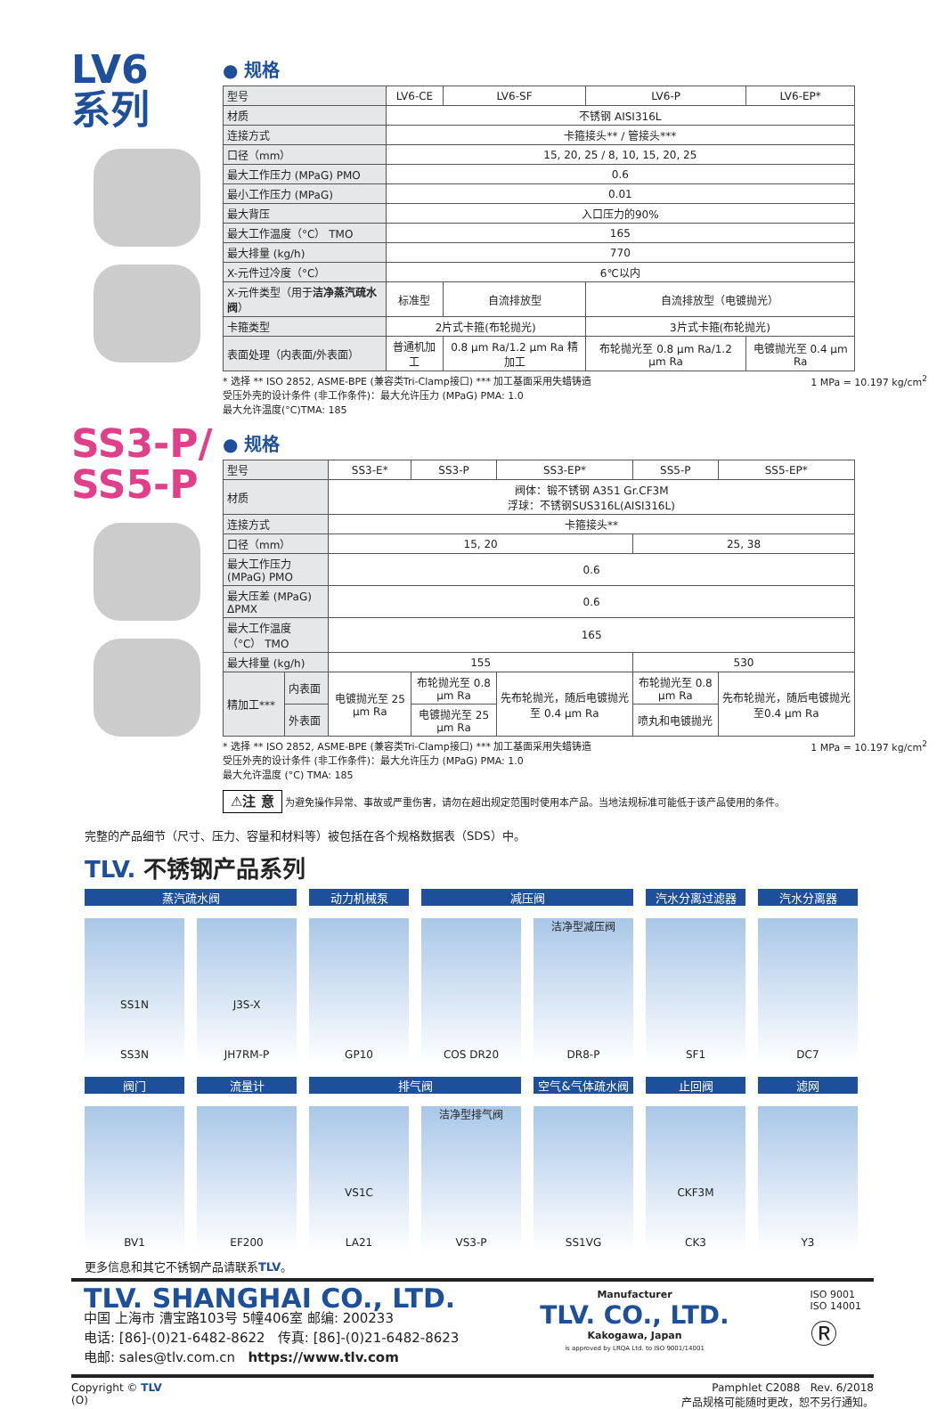LV6
系列
● 规格
| 型号 | LV6-CE | LV6-SF | LV6-P | LV6-EP* |
| 材质 | 不锈钢 AISI316L | | | |
| 连接方式 | 卡箍接头** / 管接头*** | | | |
| 口径（mm） | 15, 20, 25 / 8, 10, 15, 20, 25 | | | |
| 最大工作压力 (MPaG) PMO | 0.6 | | | |
| 最小工作压力 (MPaG) | 0.01 | | | |
| 最大背压 | 入口压力的90% | | | |
| 最大工作温度（°C） TMO | 165 | | | |
| 最大排量 (kg/h) | 770 | | | |
| X-元件过冷度（°C） | 6℃以内 | | | |
| X-元件类型（用于 洁净蒸汽疏水阀 ） | 标准型 | 自流排放型 | 自流排放型（电镀抛光） | |
| 卡箍类型 | 2片式卡箍(布轮抛光) | | 3片式卡箍(布轮抛光) | |
| 表面处理（内表面/外表面） | 普通机加工 | 0.8 µm Ra/1.2 µm Ra 精加工 | 布轮抛光至 0.8 µm Ra/1.2 µm Ra | 电镀抛光至 0.4 µm Ra |
* 选择 ** ISO 2852, ASME-BPE (兼容类Tri-Clamp接口) *** 加工基面采用失蜡铸造 1 MPa = 10.197 kg/cm<sup>2</sup>
受压外壳的设计条件 (非工作条件)：最大允许压力 (MPaG) PMA: 1.0
最大允许温度(°C)TMA: 185
SS3-P/
SS5-P
● 规格
| 型号 | | SS3-E* | SS3-P | SS3-EP* | SS5-P | SS5-EP* |
| 材质 | | 阀体：锻不锈钢 A351 Gr.CF3M 浮球：不锈钢SUS316L(AISI316L) | | | | |
| 连接方式 | | 卡箍接头** | | | | |
| 口径（mm） | | 15, 20 | | | 25, 38 | |
| 最大工作压力 (MPaG) PMO | | 0.6 | | | | |
| 最大压差 (MPaG) ΔPMX | | 0.6 | | | | |
| 最大工作温度（°C） TMO | | 165 | | | | |
| 最大排量 (kg/h) | | 155 | | | 530 | |
| 精加工*** | 内表面 | 电镀抛光至 25 µm Ra | 布轮抛光至 0.8 µm Ra | 先布轮抛光，随后电镀抛光至 0.4 µm Ra | 布轮抛光至 0.8 µm Ra | 先布轮抛光，随后电镀抛光 至0.4 µm Ra |
| | 外表面 | | 电镀抛光至 25 µm Ra | | 喷丸和电镀抛光 | |
* 选择 ** ISO 2852, ASME-BPE (兼容类Tri-Clamp接口) *** 加工基面采用失蜡铸造 1 MPa = 10.197 kg/cm<sup>2</sup>
受压外壳的设计条件 (非工作条件)：最大允许压力 (MPaG) PMA: 1.0
最大允许温度 (°C) TMA: 185
⚠注 意 为避免操作异常、事故或严重伤害，请勿在超出规定范围时使用本产品。当地法规标准可能低于该产品使用的条件。
完整的产品细节（尺寸、压力、容量和材料等）被包括在各个规格数据表（SDS）中。
TLV. 不锈钢产品系列
蒸汽疏水阀
动力机械泵
减压阀
汽水分离过滤器
汽水分离器
SS1N
SS3N
J3S-X
JH7RM-P
GP10
COS DR20
洁净型减压阀
DR8-P
SF1
DC7
阀门
流量计
排气阀
空气&气体疏水阀
止回阀
滤网
BV1
EF200
VS1C
LA21
洁净型排气阀
VS3-P
SS1VG
CKF3M
CK3
Y3
更多信息和其它不锈钢产品请联系TLV。
TLV. SHANGHAI CO., LTD.
中国 上海市 漕宝路103号 5幢406室 邮编: 200233
电话: [86]-(0)21-6482-8622 传真: [86]-(0)21-6482-8623
电邮: sales@tlv.com.cn https://www.tlv.com
Manufacturer
TLV. CO., LTD.
Kakogawa, Japan
is approved by LRQA Ltd. to ISO 9001/14001
ISO 9001
ISO 14001
Ⓡ
Copyright © TLV
(O)
Pamphlet C2088 Rev. 6/2018
产品规格可能随时更改，恕不另行通知。